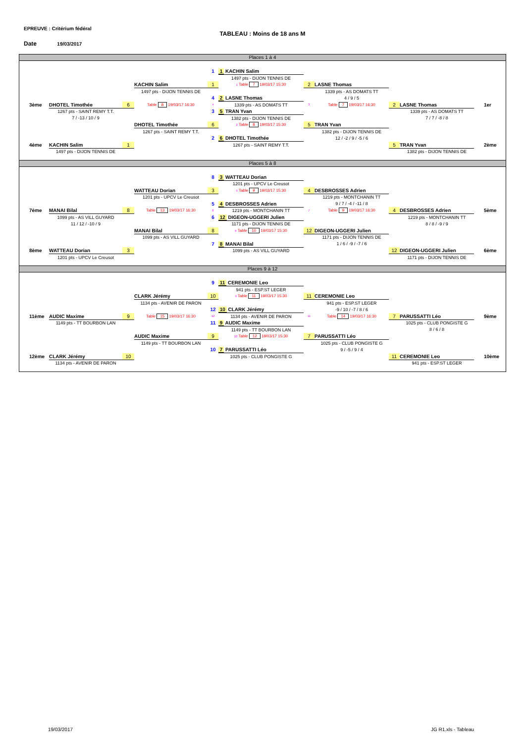EPREUVE : Critérium fédéral
TABLEAU : Moins de 18 ans M
Date 19/03/2017
Places 1 à 4
| | | | | 1 | 1 KACHIN Salim | | | | | |
| | | | | | 1497 pts - DIJON TENNIS DE | | | | | |
| | | | KACHIN Salim | 1 | 1 Table 7 19/03/17 15:30 | 2 | LASNE Thomas | | | |
| | | | 1497 pts - DIJON TENNIS DE | | | | 1339 pts - AS DOMATS TT | | | |
| | | | | 4 | 2 LASNE Thomas | | 4 / 9 / 5 | | | |
| 3ème | DHOTEL Timothée | 6 | Table 8 19/03/17 16:30 | 4 | 1339 pts - AS DOMATS TT | 3 | Table 7 19/03/17 16:30 | 2 | LASNE Thomas | 1er |
| | 1267 pts - SAINT REMY T.T. | | | 3 | 5 TRAN Yvan | | | | 1339 pts - AS DOMATS TT | |
| | 7 / -13 / 10 / 9 | | | | 1382 pts - DIJON TENNIS DE | | | | 7 / 7 / -8 / 8 | |
| | | | DHOTEL Timothée | 6 | 2 Table 8 19/03/17 15:30 | 5 | TRAN Yvan | | | |
| | | | 1267 pts - SAINT REMY T.T. | | | | 1382 pts - DIJON TENNIS DE | | | |
| | | | | 2 | 6 DHOTEL Timothée | | 12 / -2 / 9 / -5 / 6 | | | |
| 4ème | KACHIN Salim | 1 | | | 1267 pts - SAINT REMY T.T. | | | 5 | TRAN Yvan | 2ème |
| | 1497 pts - DIJON TENNIS DE | | | | | | | | 1382 pts - DIJON TENNIS DE | |
Places 5 à 8
| | | | | 8 | 3 WATTEAU Dorian | | | | | |
| | | | | | 1201 pts - UPCV Le Creusot | | | | | |
| | | | WATTEAU Dorian | 3 | 5 Table 9 19/03/17 15:30 | 4 | DESBROSSES Adrien | | | |
| | | | 1201 pts - UPCV Le Creusot | | | | 1219 pts - MONTCHANIN TT | | | |
| | | | | 5 | 4 DESBROSSES Adrien | | 9 / 7 / -4 / -11 / 8 | | | |
| 7ème | MANAI Bilal | 8 | Table 13 19/03/17 16:30 | 8 | 1219 pts - MONTCHANIN TT | 7 | Table 9 19/03/17 16:30 | 4 | DESBROSSES Adrien | 5ème |
| | 1099 pts - AS VILL GUYARD | | | 6 | 12 DIGEON-UGGERI Julien | | | | 1219 pts - MONTCHANIN TT | |
| | 11 / 12 / -10 / 9 | | | | 1171 pts - DIJON TENNIS DE | | | | 8 / 8 / -9 / 9 | |
| | | | MANAI Bilal | 8 | 6 Table 10 19/03/17 15:30 | 12 | DIGEON-UGGERI Julien | | | |
| | | | 1099 pts - AS VILL GUYARD | | | | 1171 pts - DIJON TENNIS DE | | | |
| | | | | 7 | 8 MANAI Bilal | | 1 / 6 / -9 / -7 / 6 | | | |
| 8ème | WATTEAU Dorian | 3 | | | 1099 pts - AS VILL GUYARD | | | 12 | DIGEON-UGGERI Julien | 6ème |
| | 1201 pts - UPCV Le Creusot | | | | | | | | 1171 pts - DIJON TENNIS DE | |
Places 9 à 12
| | | | | 9 | 11 CEREMONIE Leo | | | | | |
| | | | | | 941 pts - ESP.ST LEGER | | | | | |
| | | | CLARK Jérémy | 10 | 9 Table 11 19/03/17 15:30 | 11 | CEREMONIE Leo | | | |
| | | | 1134 pts - AVENIR DE PARON | | | | 941 pts - ESP.ST LEGER | | | |
| | | | | 12 | 10 CLARK Jérémy | | -9 / 10 / -7 / 8 / 6 | | | |
| 11ème | AUDIC Maxime | 9 | Table 15 19/03/17 16:30 | 12 | 1134 pts - AVENIR DE PARON | 11 | Table 14 19/03/17 16:30 | 7 | PARUSSATTI Léo | 9ème |
| | 1149 pts - TT BOURBON LAN | | | 11 | 9 AUDIC Maxime | | | | 1025 pts - CLUB PONGISTE G | |
| | | | | | 1149 pts - TT BOURBON LAN | | | | 8 / 6 / 8 | |
| | | | AUDIC Maxime | 9 | 10 Table 12 19/03/17 15:30 | 7 | PARUSSATTI Léo | | | |
| | | | 1149 pts - TT BOURBON LAN | | | | 1025 pts - CLUB PONGISTE G | | | |
| | | | | 10 | 7 PARUSSATTI Léo | | 9 / -5 / 9 / 4 | | | |
| 12ème | CLARK Jérémy | 10 | | | 1025 pts - CLUB PONGISTE G | | | 11 | CEREMONIE Leo | 10ème |
| | 1134 pts - AVENIR DE PARON | | | | | | | | 941 pts - ESP.ST LEGER | |
19/03/2017 JG R1.xls - Tableau